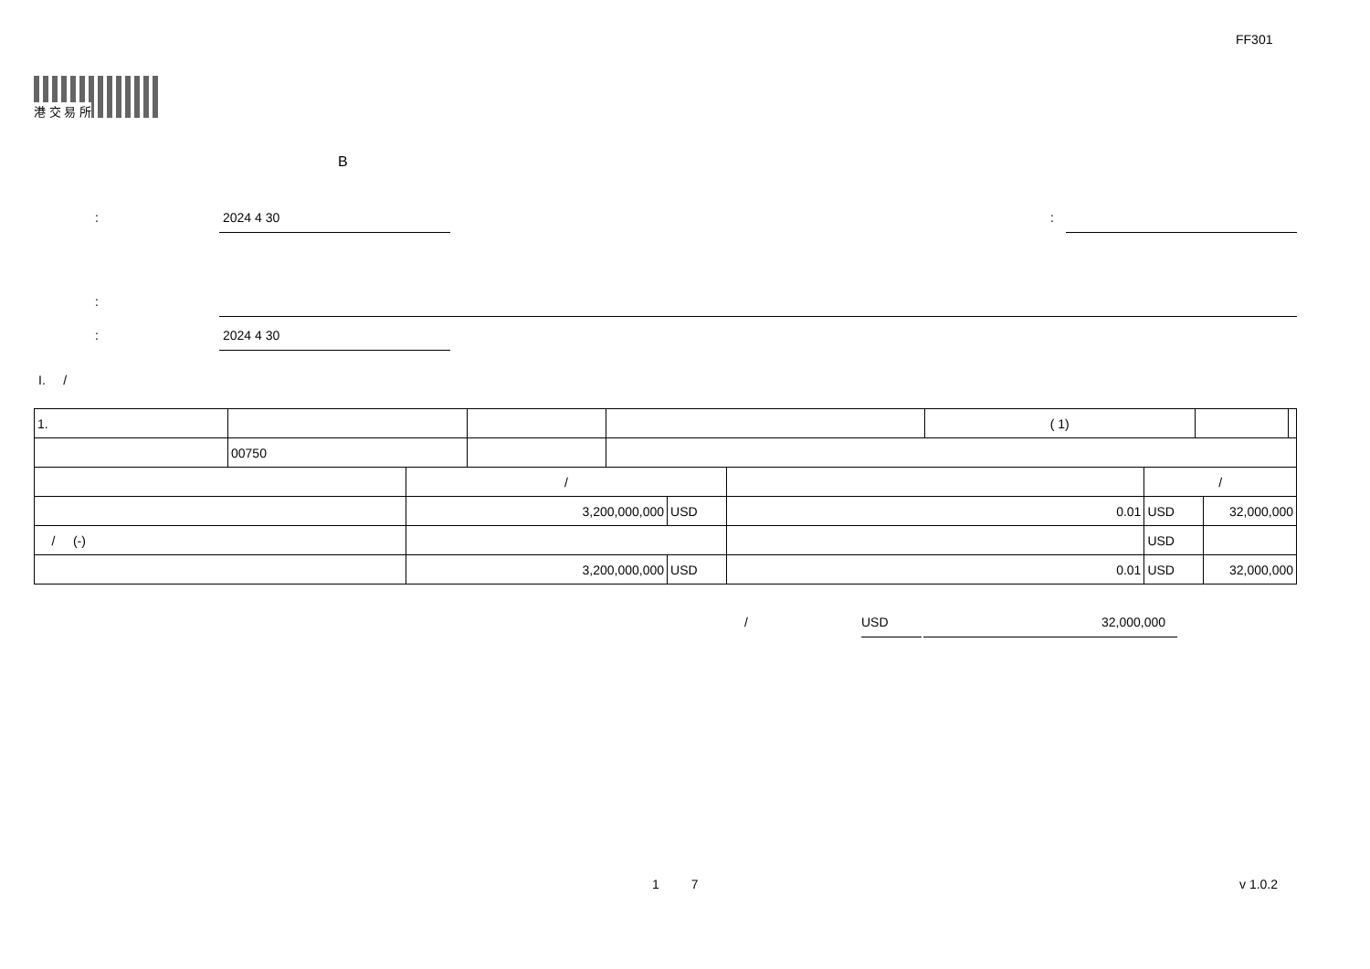FF301
港 交 易 所
B
: 2024 4 30 :
:
: 2024 4 30
I. /
| 1. | | | | ( 1) | | |
| | 00750 | | | | | |
| | / | | | / | |
| | 3,200,000,000 | USD | 0.01 | USD | 32,000,000 |
| / (-) | | | | USD | |
| | 3,200,000,000 | USD | 0.01 | USD | 32,000,000 |
/ USD 32,000,000
1 7 v 1.0.2